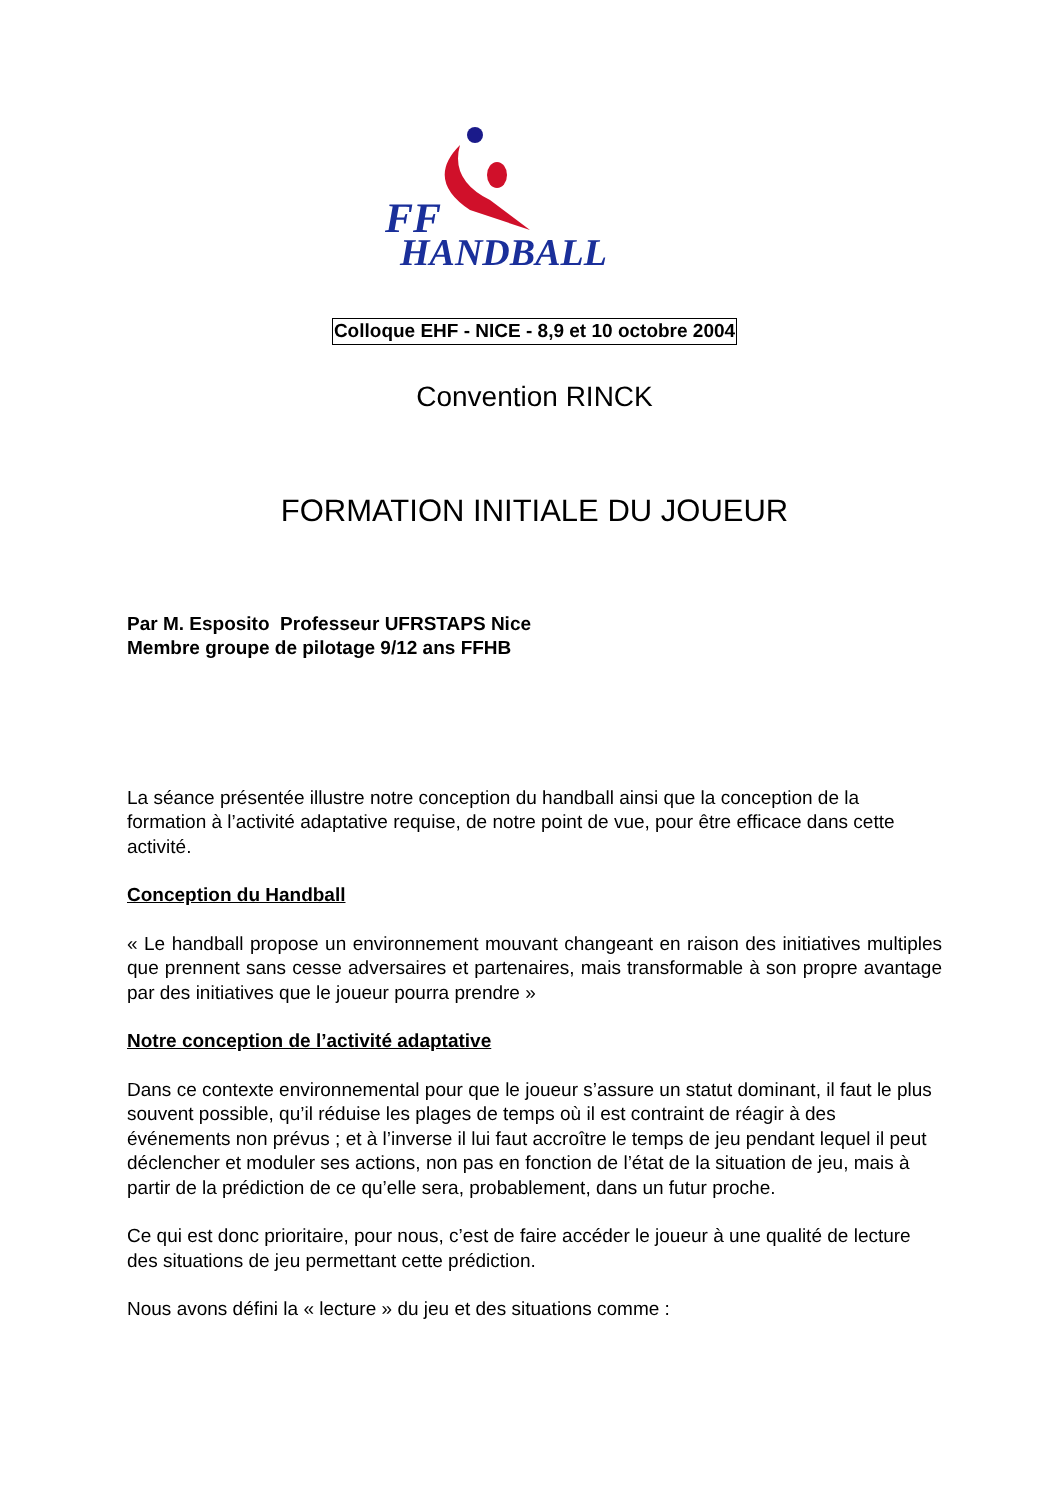FF
HANDBALL
Colloque EHF - NICE - 8,9 et 10 octobre 2004
Convention RINCK
FORMATION INITIALE DU JOUEUR
Par M. Esposito Professeur UFRSTAPS Nice
Membre groupe de pilotage 9/12 ans FFHB
La séance présentée illustre notre conception du handball ainsi que la conception de la formation à l’activité adaptative requise, de notre point de vue, pour être efficace dans cette activité.
Conception du Handball
« Le handball propose un environnement mouvant changeant en raison des initiatives multiples que prennent sans cesse adversaires et partenaires, mais transformable à son propre avantage par des initiatives que le joueur pourra prendre »
Notre conception de l’activité adaptative
Dans ce contexte environnemental pour que le joueur s’assure un statut dominant, il faut le plus souvent possible, qu’il réduise les plages de temps où il est contraint de réagir à des
événements non prévus ; et à l’inverse il lui faut accroître le temps de jeu pendant lequel il peut déclencher et moduler ses actions, non pas en fonction de l’état de la situation de jeu, mais à partir de la prédiction de ce qu’elle sera, probablement, dans un futur proche.
Ce qui est donc prioritaire, pour nous, c’est de faire accéder le joueur à une qualité de lecture des situations de jeu permettant cette prédiction.
Nous avons défini la « lecture » du jeu et des situations comme :